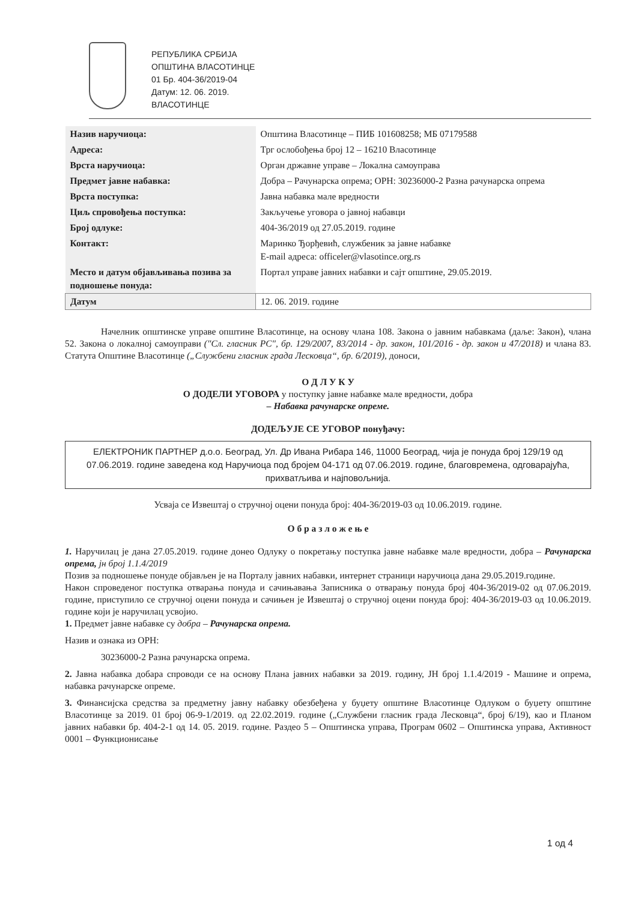РЕПУБЛИКА СРБИЈА
ОПШТИНА ВЛАСОТИНЦЕ
01 Бр. 404-36/2019-04
Датум: 12. 06. 2019.
ВЛАСОТИНЦЕ
| Назив наручиоца: | Општина Власотинце – ПИБ 101608258; МБ 07179588 |
| Адреса: | Трг ослобођења број 12 – 16210 Власотинце |
| Врста наручиоца: | Орган државне управе – Локална самоуправа |
| Предмет јавне набавка: | Добра – Рачунарска опрема; ОРН: 30236000-2 Разна рачунарска опрема |
| Врста поступка: | Јавна набавка мале вредности |
| Циљ спровођења поступка: | Закључење уговора о јавној набавци |
| Број одлуке: | 404-36/2019 од 27.05.2019. године |
| Контакт: | Маринко Ђорђевић, службеник за јавне набавке E-mail адреса: officeler@vlasotince.org.rs |
| Место и датум објављивања позива за подношење понуда: | Портал управе јавних набавки и сајт општине, 29.05.2019. |
| Датум | 12. 06. 2019. године |
Начелник општинске управе општине Власотинце, на основу члана 108. Закона о јавним набавкама (даље: Закон), члана 52. Закона о локалној самоуправи ("Сл. гласник РС", бр. 129/2007, 83/2014 - др. закон, 101/2016 - др. закон и 47/2018) и члана 83. Статута Општине Власотинце („Службени гласник града Лесковца“, бр. 6/2019), доноси,
О Д Л У К У
О ДОДЕЛИ УГОВОРА у поступку јавне набавке мале вредности, добра
– Набавка рачунарске опреме.
ДОДЕЉУЈЕ СЕ УГОВОР понуђачу:
ЕЛЕКТРОНИК ПАРТНЕР д.о.о. Београд, Ул. Др Ивана Рибара 146, 11000 Београд, чија је понуда број 129/19 од 07.06.2019. године заведена код Наручиоца под бројем 04-171 од 07.06.2019. године, благовремена, одговарајућа, прихватљива и најповољнија.
Усваја се Извештај о стручној оцени понуда број: 404-36/2019-03 од 10.06.2019. године.
О б р а з л о ж е њ е
1. Наручилац је дана 27.05.2019. године донео Одлуку о покретању поступка јавне набавке мале вредности, добра – Рачунарска опрема, јн број 1.1.4/2019
Позив за подношење понуде објављен је на Порталу јавних набавки, интернет страници наручиоца дана 29.05.2019.године.
Након спроведеног поступка отварања понуда и сачињавања Записника о отварању понуда број 404-36/2019-02 од 07.06.2019. године, приступило се стручној оцени понуда и сачињен је Извештај о стручној оцени понуда број: 404-36/2019-03 од 10.06.2019. године који је наручилац усвојио.
1. Предмет јавне набавке су добра – Рачунарска опрема.
Назив и ознака из ОРН:
30236000-2 Разна рачунарска опрема.
2. Јавна набавка добара спроводи се на основу Плана јавних набавки за 2019. годину, ЈН број 1.1.4/2019 - Машине и опрема, набавка рачунарске опреме.
3. Финансијска средства за предметну јавну набавку обезбеђена у буџету општине Власотинце Одлуком о буџету општине Власотинце за 2019. 01 број 06-9-1/2019. од 22.02.2019. године („Службени гласник града Лесковца“, број 6/19), као и Планом јавних набавки бр. 404-2-1 од 14. 05. 2019. године. Раздео 5 – Општинска управа, Програм 0602 – Општинска управа, Активност 0001 – Функционисање
1 од 4